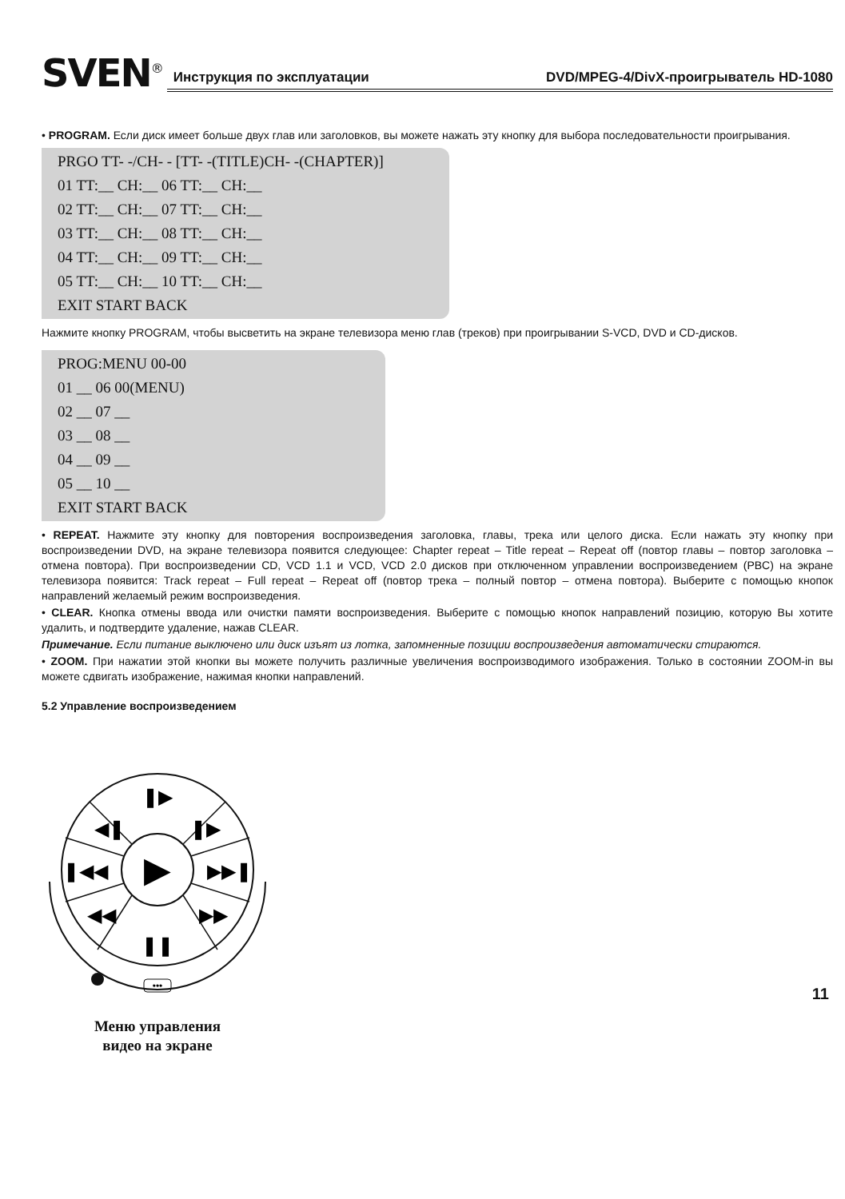SVEN<sup>®</sup>
Инструкция по эксплуатации DVD/MPEG-4/DivX-проигрыватель HD-1080
• PROGRAM. Если диск имеет больше двух глав или заголовков, вы можете нажать эту кнопку для выбора последовательности проигрывания.
PRGO TT- -/CH- - [TT- -(TITLE)CH- -(CHAPTER)]
01 TT:__ CH:__ 06 TT:__ CH:__
02 TT:__ CH:__ 07 TT:__ CH:__
03 TT:__ CH:__ 08 TT:__ CH:__
04 TT:__ CH:__ 09 TT:__ CH:__
05 TT:__ CH:__ 10 TT:__ CH:__
EXIT START BACK
Нажмите кнопку PROGRAM, чтобы высветить на экране телевизора меню глав (треков) при проигрывании S-VCD, DVD и CD-дисков.
PROG:MENU 00-00
01 __ 06 00(MENU)
02 __ 07 __
03 __ 08 __
04 __ 09 __
05 __ 10 __
EXIT START BACK
• REPEAT. Нажмите эту кнопку для повторения воспроизведения заголовка, главы, трека или целого диска. Если нажать эту кнопку при воспроизведении DVD, на экране телевизора появится следующее: Chapter repeat – Title repeat – Repeat off (повтор главы – повтор заголовка – отмена повтора). При воспроизведении CD, VCD 1.1 и VCD, VCD 2.0 дисков при отключенном управлении воспроизведением (PBC) на экране телевизора появится: Track repeat – Full repeat – Repeat off (повтор трека – полный повтор – отмена повтора). Выберите с помощью кнопок направлений желаемый режим воспроизведения.
• CLEAR. Кнопка отмены ввода или очистки памяти воспроизведения. Выберите с помощью кнопок направлений позицию, которую Вы хотите удалить, и подтвердите удаление, нажав CLEAR.
Примечание. Если питание выключено или диск изъят из лотка, запомненные позиции воспроизведения автоматически стираются.
• ZOOM. При нажатии этой кнопки вы можете получить различные увеличения воспроизводимого изображения. Только в состоянии ZOOM-in вы можете сдвигать изображение, нажимая кнопки направлений.
5.2 Управление воспроизведением
▶
❚▶
◀❚
❚▶
❚◀◀
▶▶❚
◀◀
▶▶
❚❚
•••
Меню управления
видео на экране
11